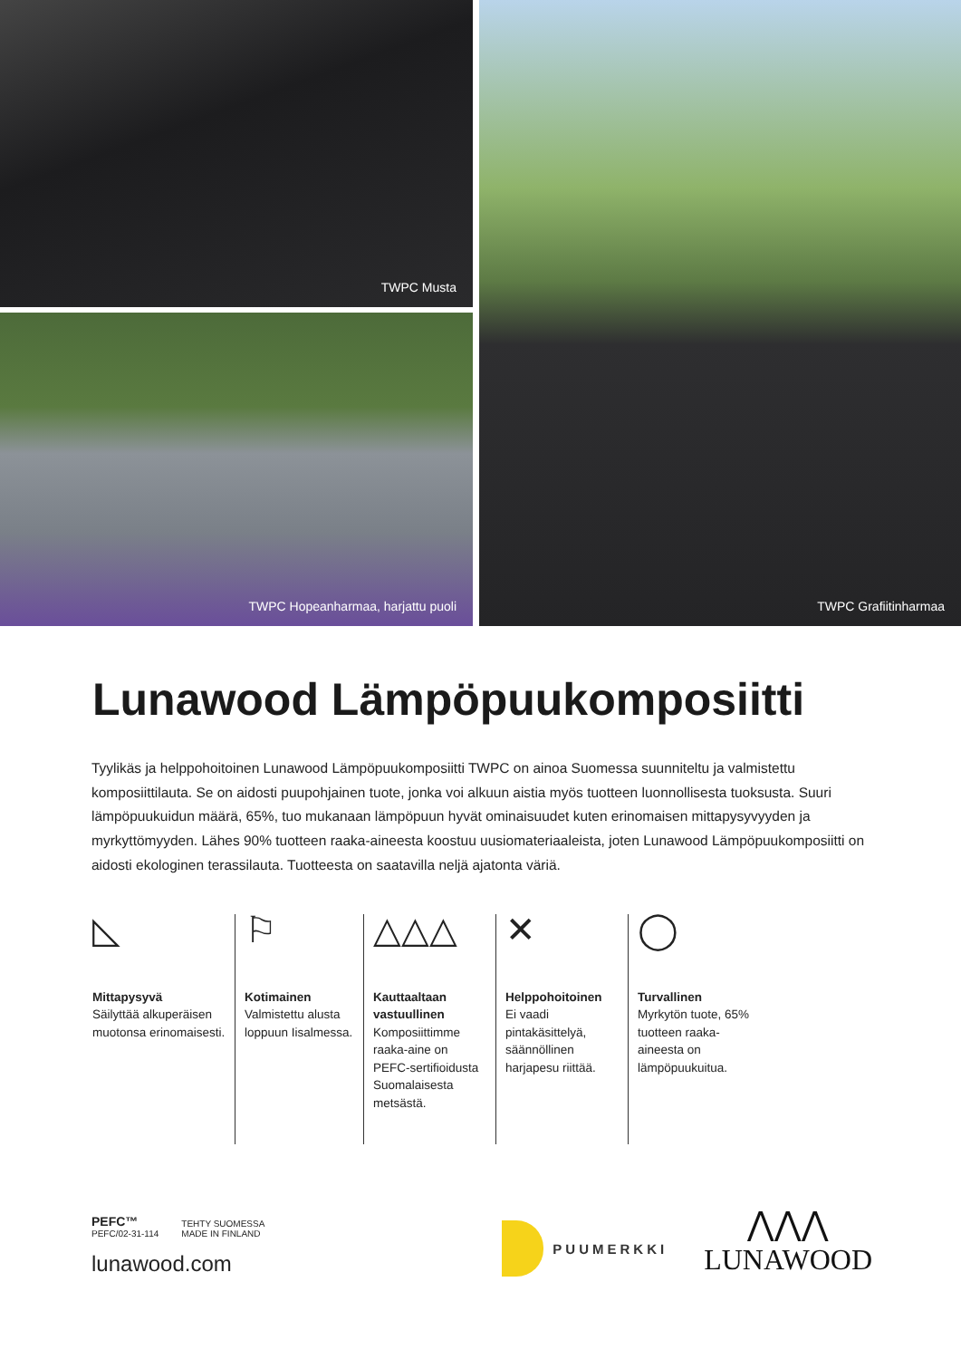TWPC Musta
TWPC Hopeanharmaa, harjattu puoli
TWPC Grafiitinharmaa
Lunawood Lämpöpuukomposiitti
Tyylikäs ja helppohoitoinen Lunawood Lämpöpuukomposiitti TWPC on ainoa Suomessa suunniteltu ja valmistettu komposiittilauta. Se on aidosti puupohjainen tuote, jonka voi alkuun aistia myös tuotteen luonnollisesta tuoksusta. Suuri lämpöpuukuidun määrä, 65%, tuo mukanaan lämpöpuun hyvät ominaisuudet kuten erinomaisen mittapysyvyyden ja myrkyttömyyden. Lähes 90% tuotteen raaka-aineesta koostuu uusiomateriaaleista, joten Lunawood Lämpöpuukomposiitti on aidosti ekologinen terassilauta. Tuotteesta on saatavilla neljä ajatonta väriä.
◺
Mittapysyvä
Säilyttää alkuperäisen muotonsa erinomaisesti.
⚐
Kotimainen
Valmistettu alusta loppuun Iisalmessa.
△△△
Kauttaaltaan vastuullinen
Komposiittimme raaka-aine on PEFC-sertifioidusta Suomalaisesta metsästä.
✕
Helppohoitoinen
Ei vaadi pintakäsittelyä, säännöllinen harjapesu riittää.
◯
Turvallinen
Myrkytön tuote, 65% tuotteen raaka-aineesta on lämpöpuukuitua.
PEFC™
PEFC/02-31-114
TEHTY SUOMESSA
MADE IN FINLAND
lunawood.com
PUUMERKKI
⋀⋀⋀
LUNAWOOD